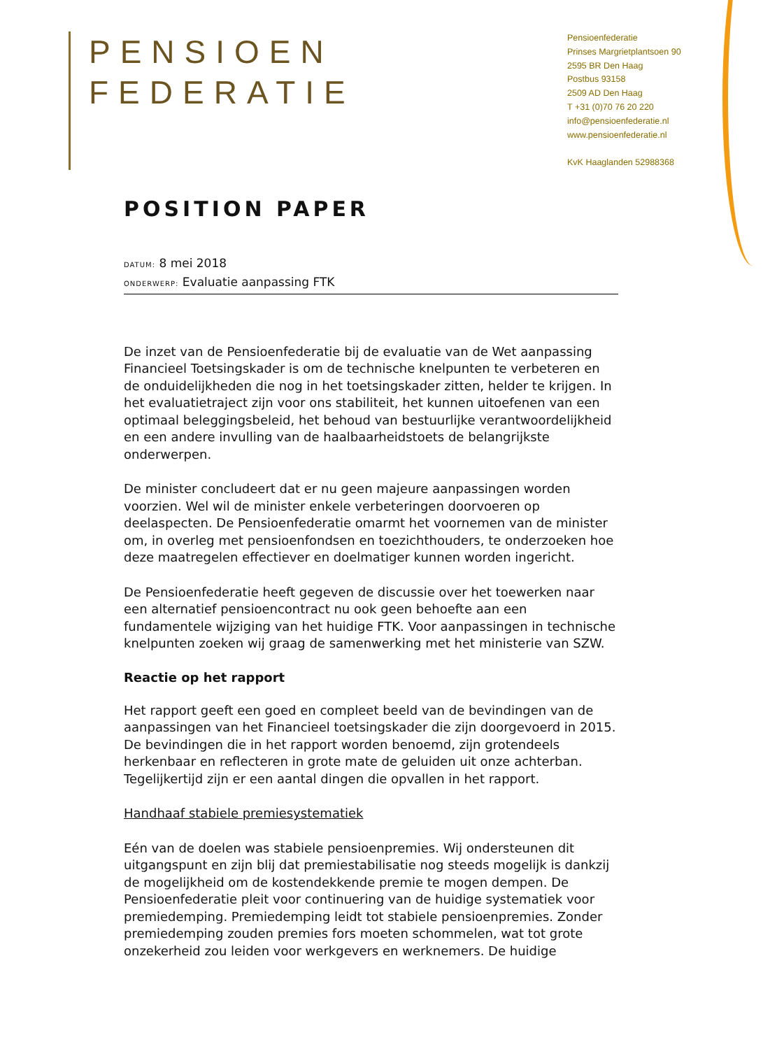PENSIOEN
FEDERATIE
Pensioenfederatie
Prinses Margrietplantsoen 90
2595 BR Den Haag
Postbus 93158
2509 AD Den Haag
T +31 (0)70 76 20 220
info@pensioenfederatie.nl
www.pensioenfederatie.nl
KvK Haaglanden 52988368
POSITION PAPER
DATUM: 8 mei 2018
ONDERWERP: Evaluatie aanpassing FTK
De inzet van de Pensioenfederatie bij de evaluatie van de Wet aanpassing Financieel Toetsingskader is om de technische knelpunten te verbeteren en de onduidelijkheden die nog in het toetsingskader zitten, helder te krijgen. In het evaluatietraject zijn voor ons stabiliteit, het kunnen uitoefenen van een optimaal beleggingsbeleid, het behoud van bestuurlijke verantwoordelijkheid en een andere invulling van de haalbaarheidstoets de belangrijkste onderwerpen.
De minister concludeert dat er nu geen majeure aanpassingen worden voorzien. Wel wil de minister enkele verbeteringen doorvoeren op deelaspecten. De Pensioenfederatie omarmt het voornemen van de minister om, in overleg met pensioenfondsen en toezichthouders, te onderzoeken hoe deze maatregelen effectiever en doelmatiger kunnen worden ingericht.
De Pensioenfederatie heeft gegeven de discussie over het toewerken naar een alternatief pensioencontract nu ook geen behoefte aan een fundamentele wijziging van het huidige FTK. Voor aanpassingen in technische knelpunten zoeken wij graag de samenwerking met het ministerie van SZW.
Reactie op het rapport
Het rapport geeft een goed en compleet beeld van de bevindingen van de aanpassingen van het Financieel toetsingskader die zijn doorgevoerd in 2015. De bevindingen die in het rapport worden benoemd, zijn grotendeels herkenbaar en reflecteren in grote mate de geluiden uit onze achterban. Tegelijkertijd zijn er een aantal dingen die opvallen in het rapport.
Handhaaf stabiele premiesystematiek
Eén van de doelen was stabiele pensioenpremies. Wij ondersteunen dit uitgangspunt en zijn blij dat premiestabilisatie nog steeds mogelijk is dankzij de mogelijkheid om de kostendekkende premie te mogen dempen. De Pensioenfederatie pleit voor continuering van de huidige systematiek voor premiedemping. Premiedemping leidt tot stabiele pensioenpremies. Zonder premiedemping zouden premies fors moeten schommelen, wat tot grote onzekerheid zou leiden voor werkgevers en werknemers. De huidige